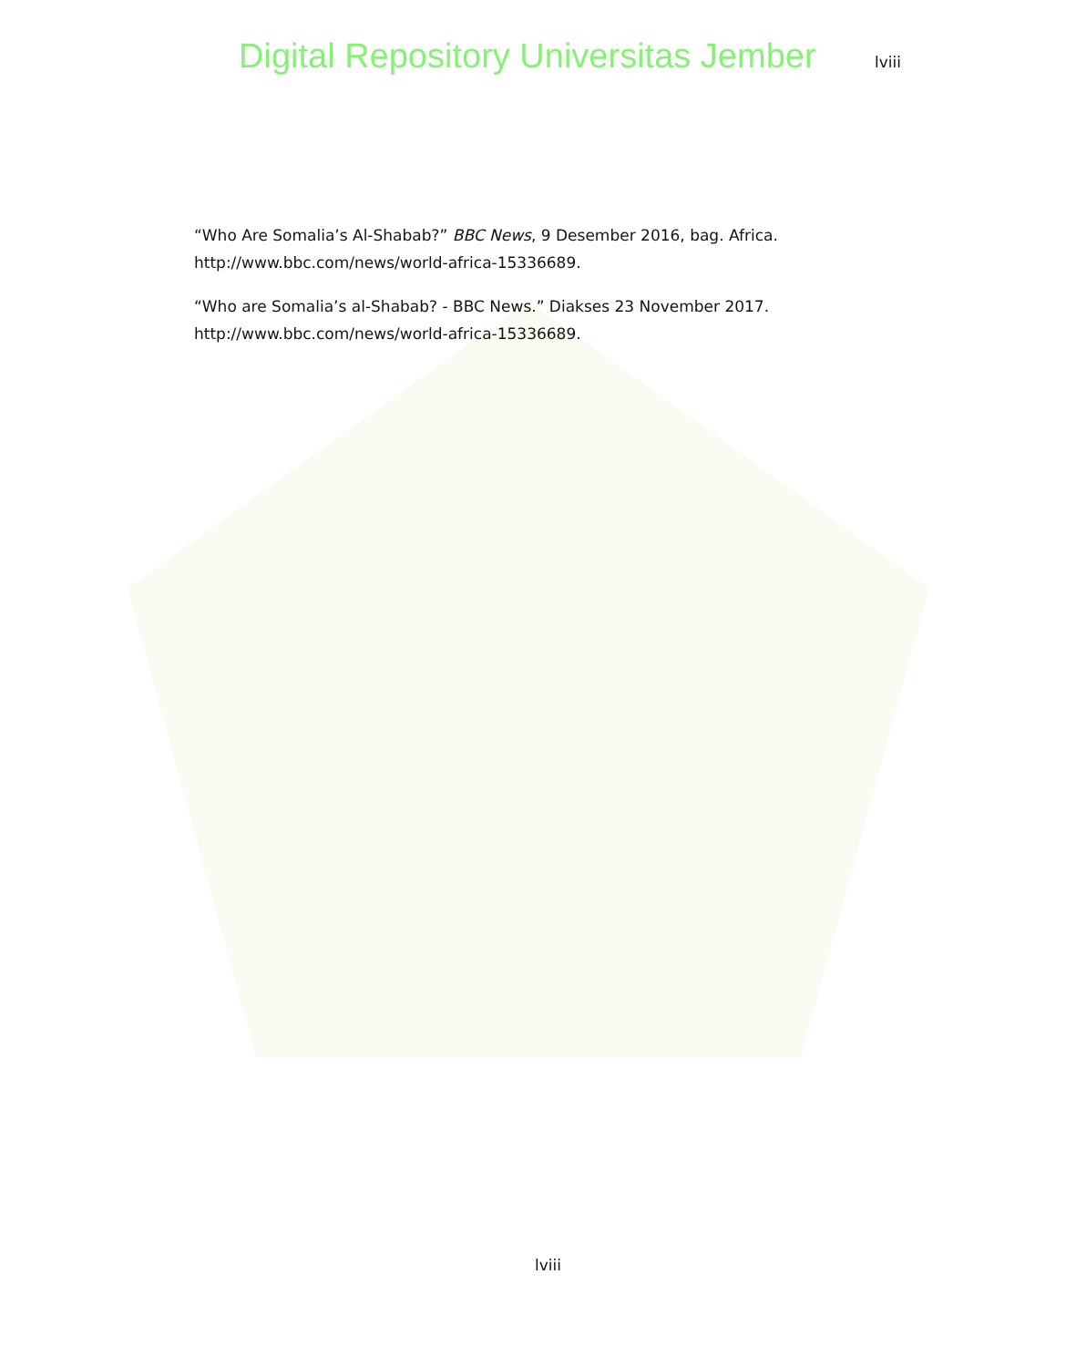Digital Repository Universitas Jember lviii
“Who Are Somalia’s Al-Shabab?” BBC News, 9 Desember 2016, bag. Africa. http://www.bbc.com/news/world-africa-15336689.
“Who are Somalia’s al-Shabab? - BBC News.” Diakses 23 November 2017. http://www.bbc.com/news/world-africa-15336689.
lviii